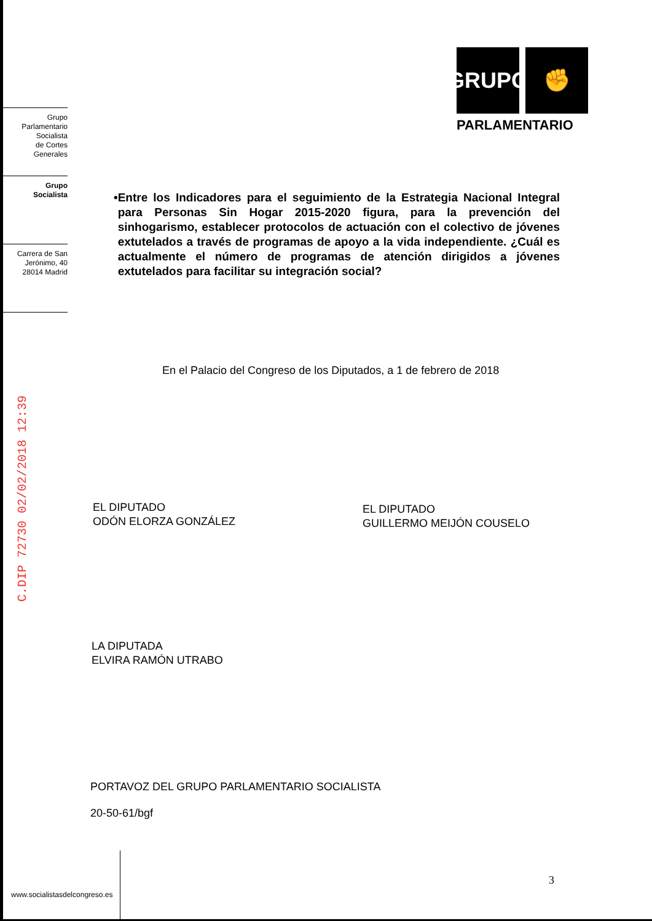GRUPO
✊
PARLAMENTARIO
Grupo
Parlamentario
Socialista
de Cortes
Generales
Grupo
Socialista
Carrera de San
Jerónimo, 40
28014 Madrid
• Entre los Indicadores para el seguimiento de la Estrategia Nacional Integral para Personas Sin Hogar 2015-2020 figura, para la prevención del sinhogarismo, establecer protocolos de actuación con el colectivo de jóvenes extutelados a través de programas de apoyo a la vida independiente. ¿Cuál es actualmente el número de programas de atención dirigidos a jóvenes extutelados para facilitar su integración social?
C.DIP 72730 02/02/2018 12:39
En el Palacio del Congreso de los Diputados, a 1 de febrero de 2018
EL DIPUTADO
ODÓN ELORZA GONZÁLEZ
EL DIPUTADO
GUILLERMO MEIJÓN COUSELO
LA DIPUTADA
ELVIRA RAMÓN UTRABO
PORTAVOZ DEL GRUPO PARLAMENTARIO SOCIALISTA
20-50-61/bgf
3
www.socialistasdelcongreso.es